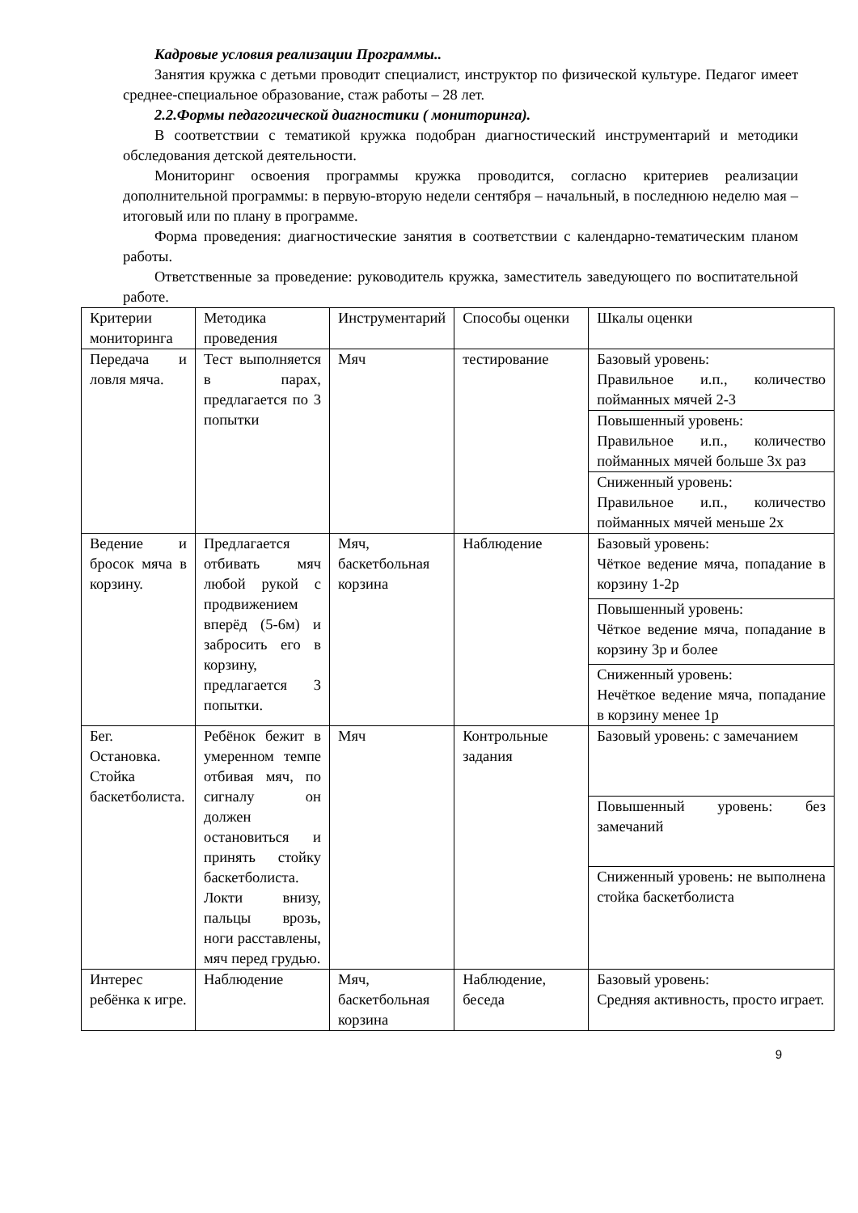Кадровые условия реализации Программы..
Занятия кружка с детьми проводит специалист, инструктор по физической культуре. Педагог имеет среднее-специальное образование, стаж работы – 28 лет.
2.2.Формы педагогической диагностики ( мониторинга).
В соответствии с тематикой кружка подобран диагностический инструментарий и методики обследования детской деятельности.
Мониторинг освоения программы кружка проводится, согласно критериев реализации дополнительной программы: в первую-вторую недели сентября – начальный, в последнюю неделю мая – итоговый или по плану в программе.
Форма проведения: диагностические занятия в соответствии с календарно-тематическим планом работы.
Ответственные за проведение: руководитель кружка, заместитель заведующего по воспитательной работе.
| Критерии мониторинга | Методика проведения | Инструментарий | Способы оценки | Шкалы оценки |
| Передача и ловля мяча. | Тест выполняется в парах, предлагается по 3 попытки | Мяч | тестирование | Базовый уровень: Правильное и.п., количество пойманных мячей 2-3 |
| | | | | Повышенный уровень: Правильное и.п., количество пойманных мячей больше 3х раз |
| | | | | Сниженный уровень: Правильное и.п., количество пойманных мячей меньше 2х |
| Ведение и бросок мяча в корзину. | Предлагается отбивать мяч любой рукой с продвижением вперёд (5-6м) и забросить его в корзину, предлагается 3 попытки. | Мяч, баскетбольная корзина | Наблюдение | Базовый уровень: Чёткое ведение мяча, попадание в корзину 1-2р |
| | | | | Повышенный уровень: Чёткое ведение мяча, попадание в корзину 3р и более |
| | | | | Сниженный уровень: Нечёткое ведение мяча, попадание в корзину менее 1р |
| Бег. Остановка. Стойка баскетболиста. | Ребёнок бежит в умеренном темпе отбивая мяч, по сигналу он должен остановиться и принять стойку баскетболиста. Локти внизу, пальцы врозь, ноги расставлены, мяч перед грудью. | Мяч | Контрольные задания | Базовый уровень: с замечанием |
| | | | | Повышенный уровень: без замечаний |
| | | | | Сниженный уровень: не выполнена стойка баскетболиста |
| Интерес ребёнка к игре. | Наблюдение | Мяч, баскетбольная корзина | Наблюдение, беседа | Базовый уровень: Средняя активность, просто играет. |
9